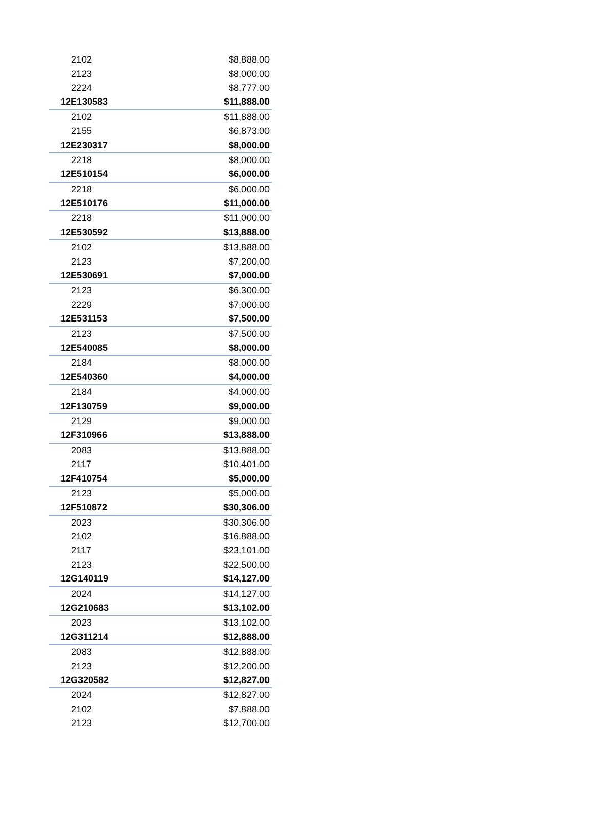| 2102 | $8,888.00 |
| 2123 | $8,000.00 |
| 2224 | $8,777.00 |
| 12E130583 | $11,888.00 |
| 2102 | $11,888.00 |
| 2155 | $6,873.00 |
| 12E230317 | $8,000.00 |
| 2218 | $8,000.00 |
| 12E510154 | $6,000.00 |
| 2218 | $6,000.00 |
| 12E510176 | $11,000.00 |
| 2218 | $11,000.00 |
| 12E530592 | $13,888.00 |
| 2102 | $13,888.00 |
| 2123 | $7,200.00 |
| 12E530691 | $7,000.00 |
| 2123 | $6,300.00 |
| 2229 | $7,000.00 |
| 12E531153 | $7,500.00 |
| 2123 | $7,500.00 |
| 12E540085 | $8,000.00 |
| 2184 | $8,000.00 |
| 12E540360 | $4,000.00 |
| 2184 | $4,000.00 |
| 12F130759 | $9,000.00 |
| 2129 | $9,000.00 |
| 12F310966 | $13,888.00 |
| 2083 | $13,888.00 |
| 2117 | $10,401.00 |
| 12F410754 | $5,000.00 |
| 2123 | $5,000.00 |
| 12F510872 | $30,306.00 |
| 2023 | $30,306.00 |
| 2102 | $16,888.00 |
| 2117 | $23,101.00 |
| 2123 | $22,500.00 |
| 12G140119 | $14,127.00 |
| 2024 | $14,127.00 |
| 12G210683 | $13,102.00 |
| 2023 | $13,102.00 |
| 12G311214 | $12,888.00 |
| 2083 | $12,888.00 |
| 2123 | $12,200.00 |
| 12G320582 | $12,827.00 |
| 2024 | $12,827.00 |
| 2102 | $7,888.00 |
| 2123 | $12,700.00 |